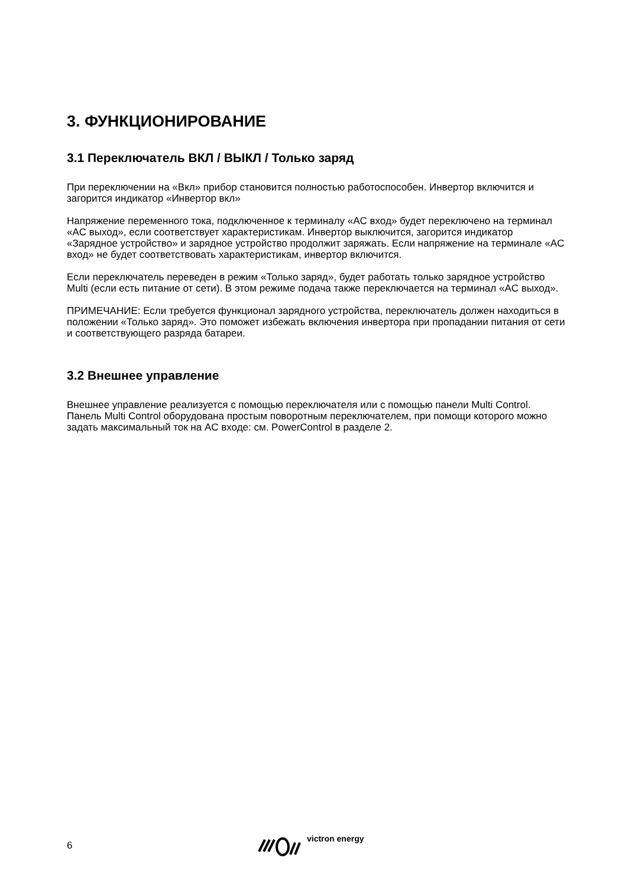3. ФУНКЦИОНИРОВАНИЕ
3.1 Переключатель ВКЛ / ВЫКЛ / Только заряд
При переключении на «Вкл» прибор становится полностью работоспособен. Инвертор включится и загорится индикатор «Инвертор вкл»
Напряжение переменного тока, подключенное к терминалу «AC вход» будет переключено на терминал «AC выход», если соответствует характеристикам. Инвертор выключится, загорится индикатор «Зарядное устройство» и зарядное устройство продолжит заряжать. Если напряжение на терминале «AC вход» не будет соответствовать характеристикам, инвертор включится.
Если переключатель переведен в режим «Только заряд», будет работать только зарядное устройство Multi (если есть питание от сети). В этом режиме подача также переключается на терминал «AC выход».
ПРИМЕЧАНИЕ: Если требуется функционал зарядного устройства, переключатель должен находиться в положении «Только заряд». Это поможет избежать включения инвертора при пропадании питания от сети и соответствующего разряда батареи.
3.2 Внешнее управление
Внешнее управление реализуется с помощью переключателя или с помощью панели Multi Control.
Панель Multi Control оборудована простым поворотным переключателем, при помощи которого можно задать максимальный ток на AC входе: см. PowerControl в разделе 2.
6 victron energy